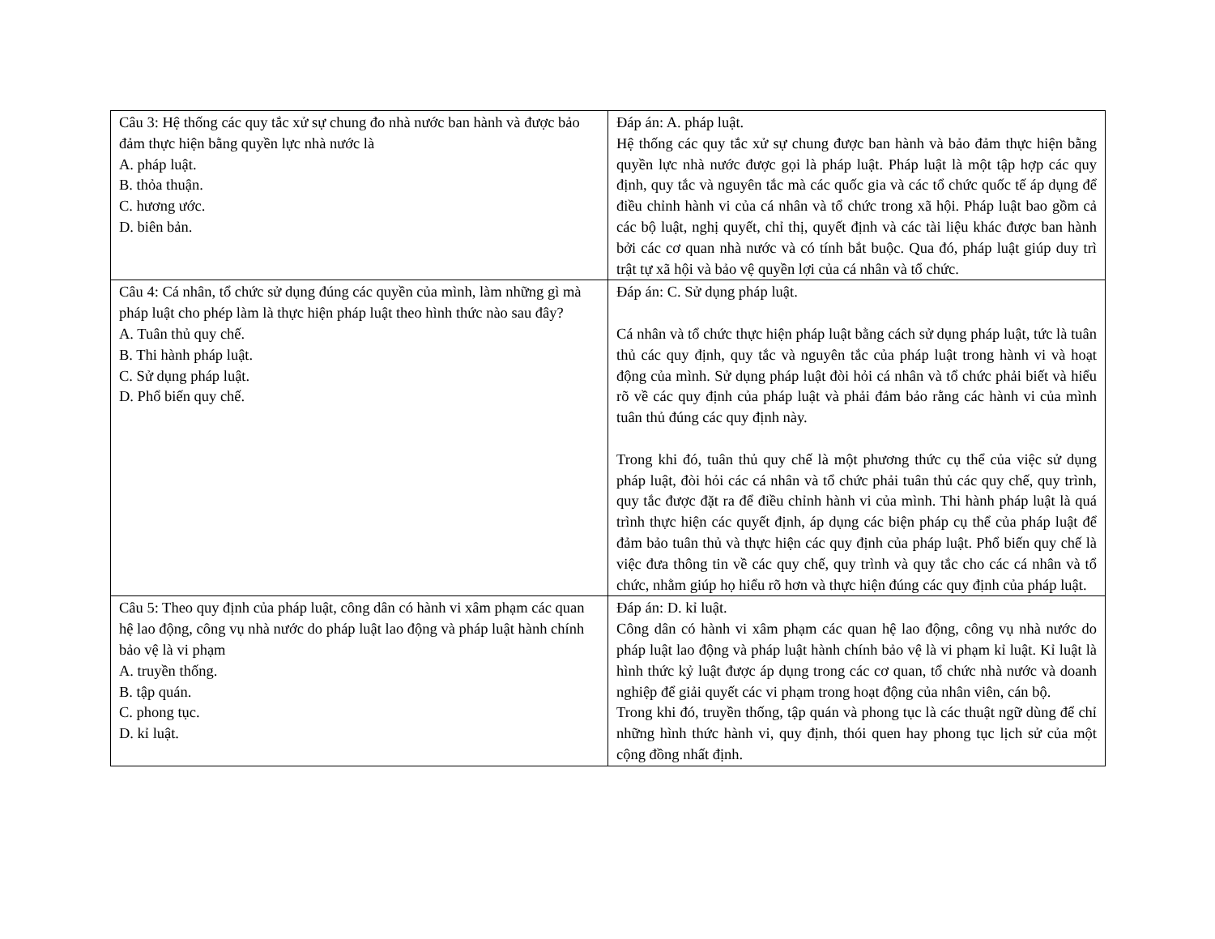| Câu 3: Hệ thống các quy tắc xử sự chung đo nhà nước ban hành và được bảo đảm thực hiện bằng quyền lực nhà nước là A. pháp luật. B. thỏa thuận. C. hương ước. D. biên bản. | Đáp án: A. pháp luật. Hệ thống các quy tắc xử sự chung được ban hành và bảo đảm thực hiện bằng quyền lực nhà nước được gọi là pháp luật. Pháp luật là một tập hợp các quy định, quy tắc và nguyên tắc mà các quốc gia và các tổ chức quốc tế áp dụng để điều chỉnh hành vi của cá nhân và tổ chức trong xã hội. Pháp luật bao gồm cả các bộ luật, nghị quyết, chỉ thị, quyết định và các tài liệu khác được ban hành bởi các cơ quan nhà nước và có tính bắt buộc. Qua đó, pháp luật giúp duy trì trật tự xã hội và bảo vệ quyền lợi của cá nhân và tổ chức. |
| Câu 4: Cá nhân, tổ chức sử dụng đúng các quyền của mình, làm những gì mà pháp luật cho phép làm là thực hiện pháp luật theo hình thức nào sau đây? A. Tuân thủ quy chế. B. Thi hành pháp luật. C. Sử dụng pháp luật. D. Phổ biến quy chế. | Đáp án: C. Sử dụng pháp luật. Cá nhân và tổ chức thực hiện pháp luật bằng cách sử dụng pháp luật, tức là tuân thủ các quy định, quy tắc và nguyên tắc của pháp luật trong hành vi và hoạt động của mình. Sử dụng pháp luật đòi hỏi cá nhân và tổ chức phải biết và hiểu rõ về các quy định của pháp luật và phải đảm bảo rằng các hành vi của mình tuân thủ đúng các quy định này. Trong khi đó, tuân thủ quy chế là một phương thức cụ thể của việc sử dụng pháp luật, đòi hỏi các cá nhân và tổ chức phải tuân thủ các quy chế, quy trình, quy tắc được đặt ra để điều chỉnh hành vi của mình. Thi hành pháp luật là quá trình thực hiện các quyết định, áp dụng các biện pháp cụ thể của pháp luật để đảm bảo tuân thủ và thực hiện các quy định của pháp luật. Phổ biến quy chế là việc đưa thông tin về các quy chế, quy trình và quy tắc cho các cá nhân và tổ chức, nhằm giúp họ hiểu rõ hơn và thực hiện đúng các quy định của pháp luật. |
| Câu 5: Theo quy định của pháp luật, công dân có hành vi xâm phạm các quan hệ lao động, công vụ nhà nước do pháp luật lao động và pháp luật hành chính bảo vệ là vi phạm A. truyền thống. B. tập quán. C. phong tục. D. kỉ luật. | Đáp án: D. kỉ luật. Công dân có hành vi xâm phạm các quan hệ lao động, công vụ nhà nước do pháp luật lao động và pháp luật hành chính bảo vệ là vi phạm kỉ luật. Kỉ luật là hình thức kỷ luật được áp dụng trong các cơ quan, tổ chức nhà nước và doanh nghiệp để giải quyết các vi phạm trong hoạt động của nhân viên, cán bộ. Trong khi đó, truyền thống, tập quán và phong tục là các thuật ngữ dùng để chỉ những hình thức hành vi, quy định, thói quen hay phong tục lịch sử của một cộng đồng nhất định. |